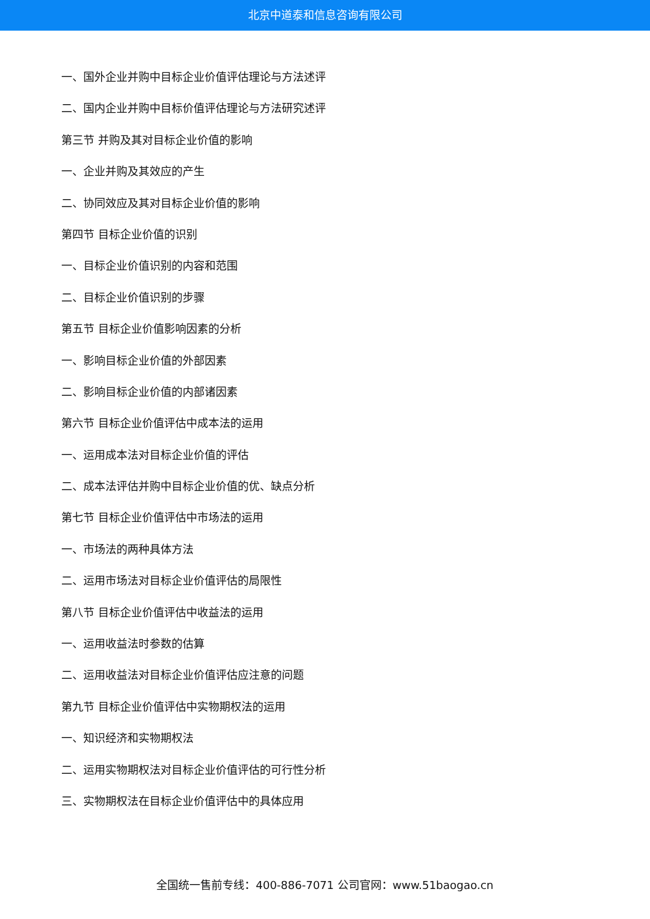北京中道泰和信息咨询有限公司
一、国外企业并购中目标企业价值评估理论与方法述评
二、国内企业并购中目标价值评估理论与方法研究述评
第三节 并购及其对目标企业价值的影响
一、企业并购及其效应的产生
二、协同效应及其对目标企业价值的影响
第四节 目标企业价值的识别
一、目标企业价值识别的内容和范围
二、目标企业价值识别的步骤
第五节 目标企业价值影响因素的分析
一、影响目标企业价值的外部因素
二、影响目标企业价值的内部诸因素
第六节 目标企业价值评估中成本法的运用
一、运用成本法对目标企业价值的评估
二、成本法评估并购中目标企业价值的优、缺点分析
第七节 目标企业价值评估中市场法的运用
一、市场法的两种具体方法
二、运用市场法对目标企业价值评估的局限性
第八节 目标企业价值评估中收益法的运用
一、运用收益法时参数的估算
二、运用收益法对目标企业价值评估应注意的问题
第九节 目标企业价值评估中实物期权法的运用
一、知识经济和实物期权法
二、运用实物期权法对目标企业价值评估的可行性分析
三、实物期权法在目标企业价值评估中的具体应用
全国统一售前专线：400-886-7071 公司官网：www.51baogao.cn